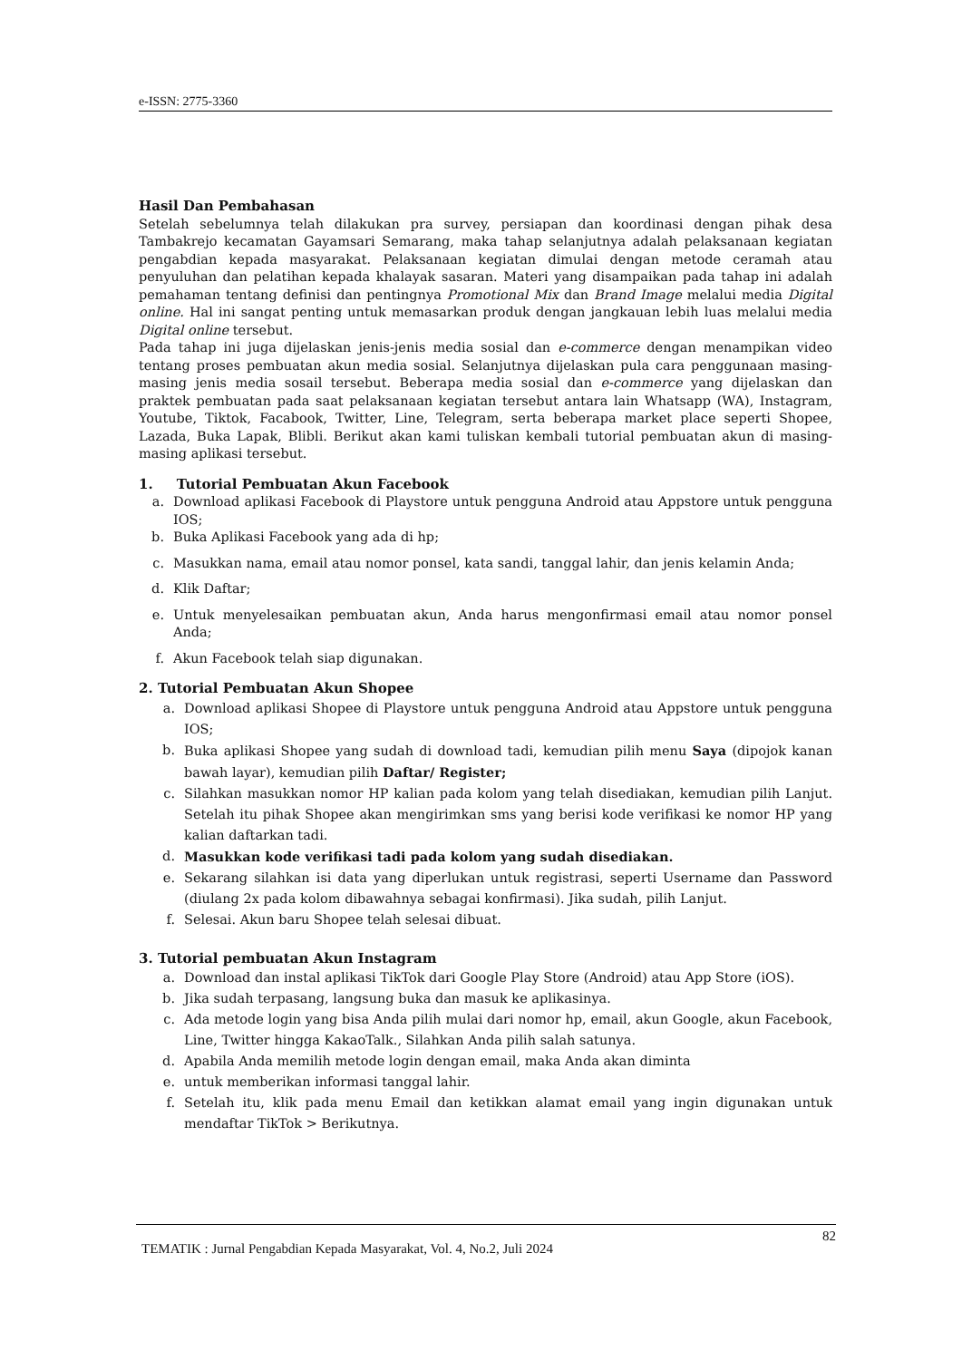e-ISSN: 2775-3360
Hasil Dan Pembahasan
Setelah sebelumnya telah dilakukan pra survey, persiapan dan koordinasi dengan pihak desa Tambakrejo kecamatan Gayamsari Semarang, maka tahap selanjutnya adalah pelaksanaan kegiatan pengabdian kepada masyarakat. Pelaksanaan kegiatan dimulai dengan metode ceramah atau penyuluhan dan pelatihan kepada khalayak sasaran. Materi yang disampaikan pada tahap ini adalah pemahaman tentang definisi dan pentingnya Promotional Mix dan Brand Image melalui media Digital online. Hal ini sangat penting untuk memasarkan produk dengan jangkauan lebih luas melalui media Digital online tersebut.
Pada tahap ini juga dijelaskan jenis-jenis media sosial dan e-commerce dengan menampikan video tentang proses pembuatan akun media sosial. Selanjutnya dijelaskan pula cara penggunaan masing-masing jenis media sosail tersebut. Beberapa media sosial dan e-commerce yang dijelaskan dan praktek pembuatan pada saat pelaksanaan kegiatan tersebut antara lain Whatsapp (WA), Instagram, Youtube, Tiktok, Facabook, Twitter, Line, Telegram, serta beberapa market place seperti Shopee, Lazada, Buka Lapak, Blibli. Berikut akan kami tuliskan kembali tutorial pembuatan akun di masing-masing aplikasi tersebut.
1. Tutorial Pembuatan Akun Facebook
a. Download aplikasi Facebook di Playstore untuk pengguna Android atau Appstore untuk pengguna IOS;
b. Buka Aplikasi Facebook yang ada di hp;
c. Masukkan nama, email atau nomor ponsel, kata sandi, tanggal lahir, dan jenis kelamin Anda;
d. Klik Daftar;
e. Untuk menyelesaikan pembuatan akun, Anda harus mengonfirmasi email atau nomor ponsel Anda;
f. Akun Facebook telah siap digunakan.
2. Tutorial Pembuatan Akun Shopee
a. Download aplikasi Shopee di Playstore untuk pengguna Android atau Appstore untuk pengguna IOS;
b. Buka aplikasi Shopee yang sudah di download tadi, kemudian pilih menu Saya (dipojok kanan bawah layar), kemudian pilih Daftar/ Register;
c. Silahkan masukkan nomor HP kalian pada kolom yang telah disediakan, kemudian pilih Lanjut. Setelah itu pihak Shopee akan mengirimkan sms yang berisi kode verifikasi ke nomor HP yang kalian daftarkan tadi.
d. Masukkan kode verifikasi tadi pada kolom yang sudah disediakan.
e. Sekarang silahkan isi data yang diperlukan untuk registrasi, seperti Username dan Password (diulang 2x pada kolom dibawahnya sebagai konfirmasi). Jika sudah, pilih Lanjut.
f. Selesai. Akun baru Shopee telah selesai dibuat.
3. Tutorial pembuatan Akun Instagram
a. Download dan instal aplikasi TikTok dari Google Play Store (Android) atau App Store (iOS).
b. Jika sudah terpasang, langsung buka dan masuk ke aplikasinya.
c. Ada metode login yang bisa Anda pilih mulai dari nomor hp, email, akun Google, akun Facebook, Line, Twitter hingga KakaoTalk., Silahkan Anda pilih salah satunya.
d. Apabila Anda memilih metode login dengan email, maka Anda akan diminta
e. untuk memberikan informasi tanggal lahir.
f. Setelah itu, klik pada menu Email dan ketikkan alamat email yang ingin digunakan untuk mendaftar TikTok > Berikutnya.
TEMATIK : Jurnal Pengabdian Kepada Masyarakat, Vol. 4, No.2, Juli 2024 82